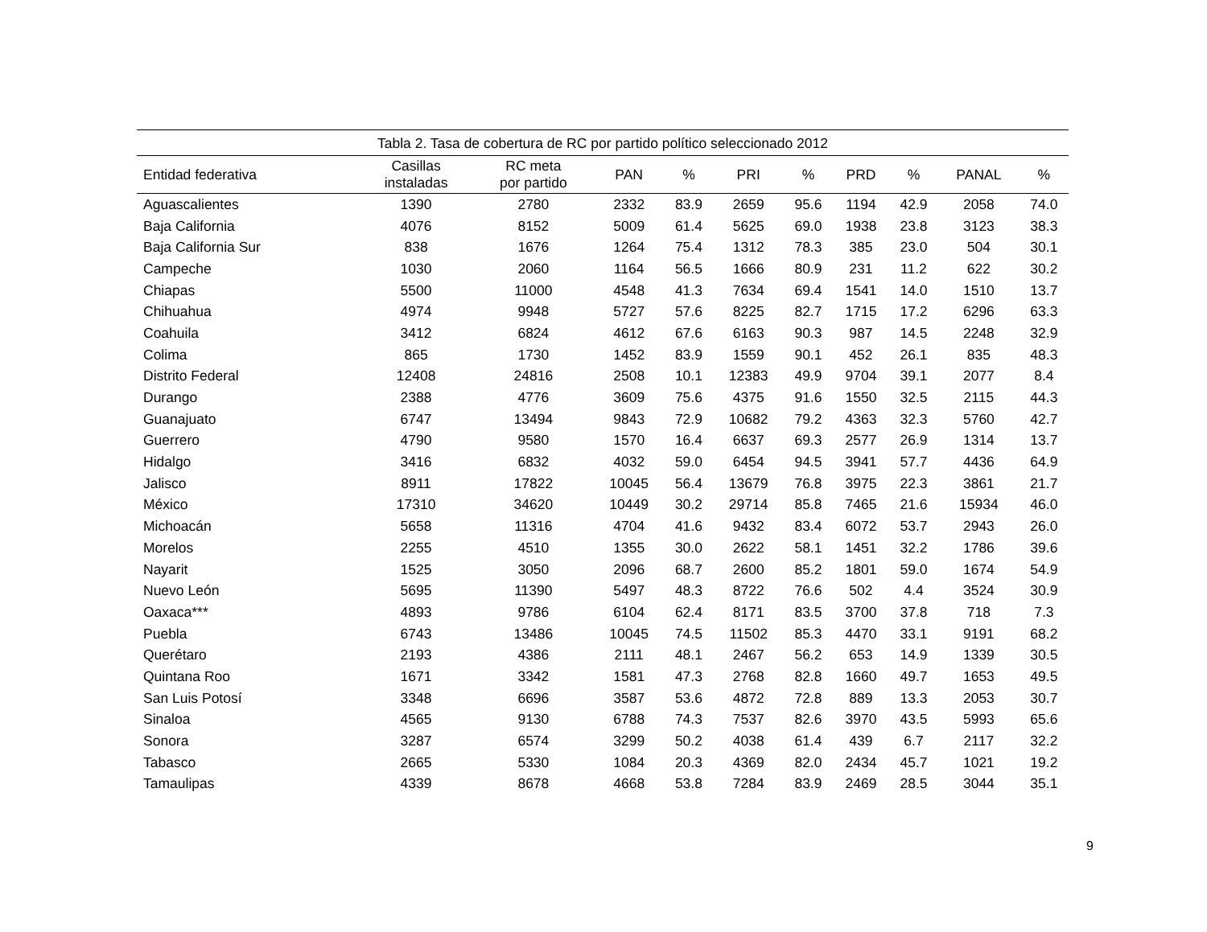Tabla 2. Tasa de cobertura de RC por partido político seleccionado 2012
| Entidad federativa | Casillas instaladas | RC meta por partido | PAN | % | PRI | % | PRD | % | PANAL | % |
| --- | --- | --- | --- | --- | --- | --- | --- | --- | --- | --- |
| Aguascalientes | 1390 | 2780 | 2332 | 83.9 | 2659 | 95.6 | 1194 | 42.9 | 2058 | 74.0 |
| Baja California | 4076 | 8152 | 5009 | 61.4 | 5625 | 69.0 | 1938 | 23.8 | 3123 | 38.3 |
| Baja California Sur | 838 | 1676 | 1264 | 75.4 | 1312 | 78.3 | 385 | 23.0 | 504 | 30.1 |
| Campeche | 1030 | 2060 | 1164 | 56.5 | 1666 | 80.9 | 231 | 11.2 | 622 | 30.2 |
| Chiapas | 5500 | 11000 | 4548 | 41.3 | 7634 | 69.4 | 1541 | 14.0 | 1510 | 13.7 |
| Chihuahua | 4974 | 9948 | 5727 | 57.6 | 8225 | 82.7 | 1715 | 17.2 | 6296 | 63.3 |
| Coahuila | 3412 | 6824 | 4612 | 67.6 | 6163 | 90.3 | 987 | 14.5 | 2248 | 32.9 |
| Colima | 865 | 1730 | 1452 | 83.9 | 1559 | 90.1 | 452 | 26.1 | 835 | 48.3 |
| Distrito Federal | 12408 | 24816 | 2508 | 10.1 | 12383 | 49.9 | 9704 | 39.1 | 2077 | 8.4 |
| Durango | 2388 | 4776 | 3609 | 75.6 | 4375 | 91.6 | 1550 | 32.5 | 2115 | 44.3 |
| Guanajuato | 6747 | 13494 | 9843 | 72.9 | 10682 | 79.2 | 4363 | 32.3 | 5760 | 42.7 |
| Guerrero | 4790 | 9580 | 1570 | 16.4 | 6637 | 69.3 | 2577 | 26.9 | 1314 | 13.7 |
| Hidalgo | 3416 | 6832 | 4032 | 59.0 | 6454 | 94.5 | 3941 | 57.7 | 4436 | 64.9 |
| Jalisco | 8911 | 17822 | 10045 | 56.4 | 13679 | 76.8 | 3975 | 22.3 | 3861 | 21.7 |
| México | 17310 | 34620 | 10449 | 30.2 | 29714 | 85.8 | 7465 | 21.6 | 15934 | 46.0 |
| Michoacán | 5658 | 11316 | 4704 | 41.6 | 9432 | 83.4 | 6072 | 53.7 | 2943 | 26.0 |
| Morelos | 2255 | 4510 | 1355 | 30.0 | 2622 | 58.1 | 1451 | 32.2 | 1786 | 39.6 |
| Nayarit | 1525 | 3050 | 2096 | 68.7 | 2600 | 85.2 | 1801 | 59.0 | 1674 | 54.9 |
| Nuevo León | 5695 | 11390 | 5497 | 48.3 | 8722 | 76.6 | 502 | 4.4 | 3524 | 30.9 |
| Oaxaca*** | 4893 | 9786 | 6104 | 62.4 | 8171 | 83.5 | 3700 | 37.8 | 718 | 7.3 |
| Puebla | 6743 | 13486 | 10045 | 74.5 | 11502 | 85.3 | 4470 | 33.1 | 9191 | 68.2 |
| Querétaro | 2193 | 4386 | 2111 | 48.1 | 2467 | 56.2 | 653 | 14.9 | 1339 | 30.5 |
| Quintana Roo | 1671 | 3342 | 1581 | 47.3 | 2768 | 82.8 | 1660 | 49.7 | 1653 | 49.5 |
| San Luis Potosí | 3348 | 6696 | 3587 | 53.6 | 4872 | 72.8 | 889 | 13.3 | 2053 | 30.7 |
| Sinaloa | 4565 | 9130 | 6788 | 74.3 | 7537 | 82.6 | 3970 | 43.5 | 5993 | 65.6 |
| Sonora | 3287 | 6574 | 3299 | 50.2 | 4038 | 61.4 | 439 | 6.7 | 2117 | 32.2 |
| Tabasco | 2665 | 5330 | 1084 | 20.3 | 4369 | 82.0 | 2434 | 45.7 | 1021 | 19.2 |
| Tamaulipas | 4339 | 8678 | 4668 | 53.8 | 7284 | 83.9 | 2469 | 28.5 | 3044 | 35.1 |
9